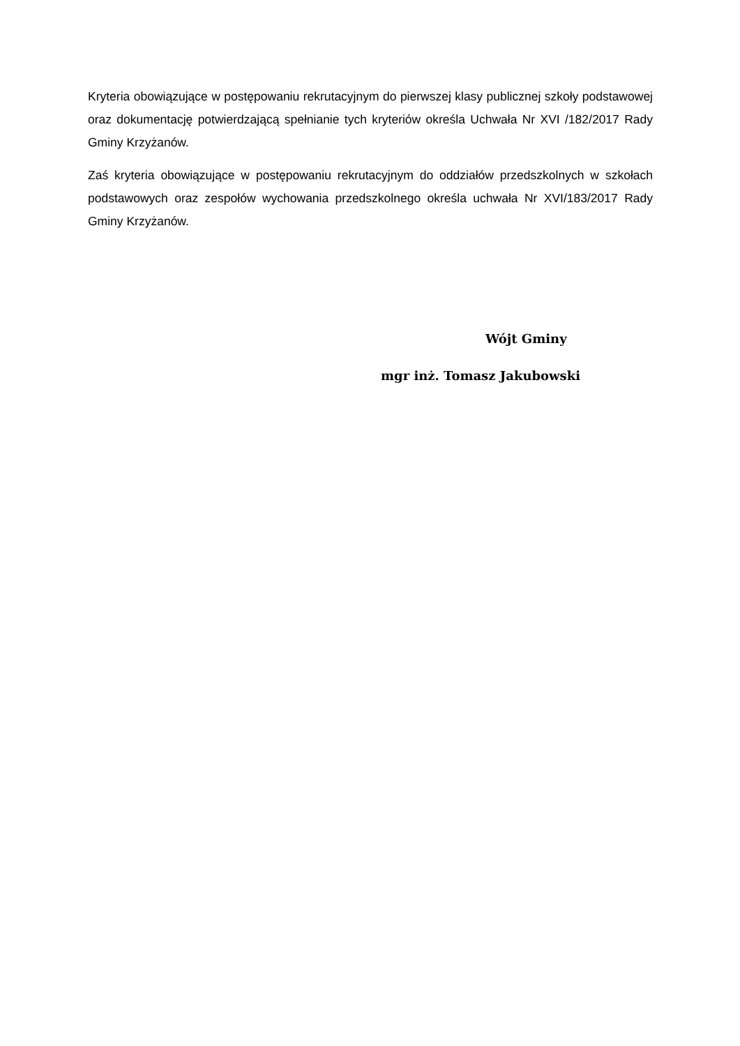Kryteria obowiązujące w postępowaniu rekrutacyjnym do pierwszej klasy publicznej szkoły podstawowej oraz dokumentację potwierdzającą spełnianie tych kryteriów określa Uchwała Nr XVI /182/2017 Rady Gminy Krzyżanów.
Zaś kryteria obowiązujące w postępowaniu rekrutacyjnym do oddziałów przedszkolnych w szkołach podstawowych oraz zespołów wychowania przedszkolnego określa uchwała Nr XVI/183/2017 Rady Gminy Krzyżanów.
Wójt Gminy
mgr inż. Tomasz Jakubowski